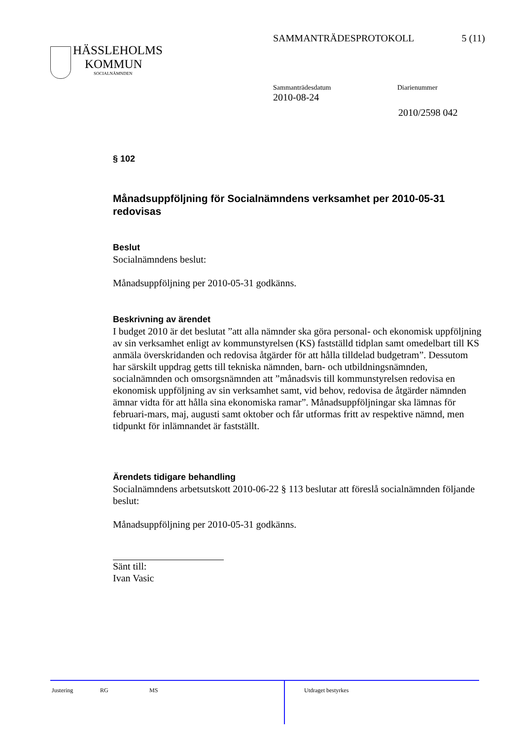SAMMANTRÄDESPROTOKOLL 5 (11)
HÄSSLEHOLMS
KOMMUN
SOCIALNÄMNDEN
Sammanträdesdatum Diarienummer
2010-08-24
2010/2598 042
§ 102
Månadsuppföljning för Socialnämndens verksamhet per 2010-05-31 redovisas
Beslut
Socialnämndens beslut:
Månadsuppföljning per 2010-05-31 godkänns.
Beskrivning av ärendet
I budget 2010 är det beslutat ”att alla nämnder ska göra personal- och ekonomisk uppföljning av sin verksamhet enligt av kommunstyrelsen (KS) fastställd tidplan samt omedelbart till KS anmäla överskridanden och redovisa åtgärder för att hålla tilldelad budgetram”. Dessutom har särskilt uppdrag getts till tekniska nämnden, barn- och utbildningsnämnden, socialnämnden och omsorgsnämnden att ”månadsvis till kommunstyrelsen redovisa en ekonomisk uppföljning av sin verksamhet samt, vid behov, redovisa de åtgärder nämnden ämnar vidta för att hålla sina ekonomiska ramar”. Månadsuppföljningar ska lämnas för februari-mars, maj, augusti samt oktober och får utformas fritt av respektive nämnd, men tidpunkt för inlämnandet är fastställt.
Ärendets tidigare behandling
Socialnämndens arbetsutskott 2010-06-22 § 113 beslutar att föreslå socialnämnden följande beslut:
Månadsuppföljning per 2010-05-31 godkänns.
Sänt till:
Ivan Vasic
Justering RG MS Utdraget bestyrkes